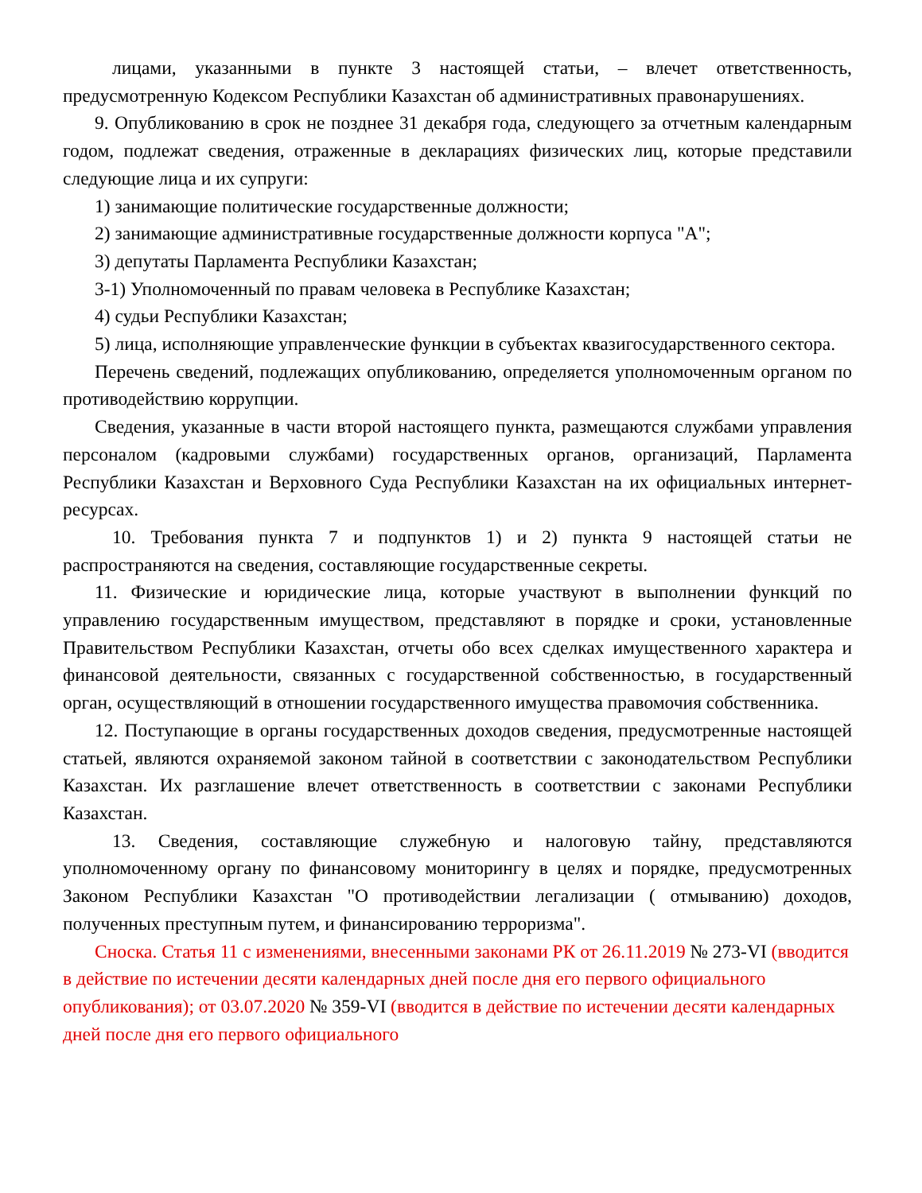лицами, указанными в пункте 3 настоящей статьи, – влечет ответственность, предусмотренную Кодексом Республики Казахстан об административных правонарушениях.
9. Опубликованию в срок не позднее 31 декабря года, следующего за отчетным календарным годом, подлежат сведения, отраженные в декларациях физических лиц, которые представили следующие лица и их супруги:
1) занимающие политические государственные должности;
2) занимающие административные государственные должности корпуса "А";
3) депутаты Парламента Республики Казахстан;
3-1) Уполномоченный по правам человека в Республике Казахстан;
4) судьи Республики Казахстан;
5) лица, исполняющие управленческие функции в субъектах квазигосударственного сектора.
Перечень сведений, подлежащих опубликованию, определяется уполномоченным органом по противодействию коррупции.
Сведения, указанные в части второй настоящего пункта, размещаются службами управления персоналом (кадровыми службами) государственных органов, организаций, Парламента Республики Казахстан и Верховного Суда Республики Казахстан на их официальных интернет-ресурсах.
10. Требования пункта 7 и подпунктов 1) и 2) пункта 9 настоящей статьи не распространяются на сведения, составляющие государственные секреты.
11. Физические и юридические лица, которые участвуют в выполнении функций по управлению государственным имуществом, представляют в порядке и сроки, установленные Правительством Республики Казахстан, отчеты обо всех сделках имущественного характера и финансовой деятельности, связанных с государственной собственностью, в государственный орган, осуществляющий в отношении государственного имущества правомочия собственника.
12. Поступающие в органы государственных доходов сведения, предусмотренные настоящей статьей, являются охраняемой законом тайной в соответствии с законодательством Республики Казахстан. Их разглашение влечет ответственность в соответствии с законами Республики Казахстан.
13. Сведения, составляющие служебную и налоговую тайну, представляются уполномоченному органу по финансовому мониторингу в целях и порядке, предусмотренных Законом Республики Казахстан "О противодействии легализации ( отмыванию) доходов, полученных преступным путем, и финансированию терроризма".
Сноска. Статья 11 с изменениями, внесенными законами РК от 26.11.2019 № 273-VI (вводится в действие по истечении десяти календарных дней после дня его первого официального опубликования); от 03.07.2020 № 359-VI (вводится в действие по истечении десяти календарных дней после дня его первого официального